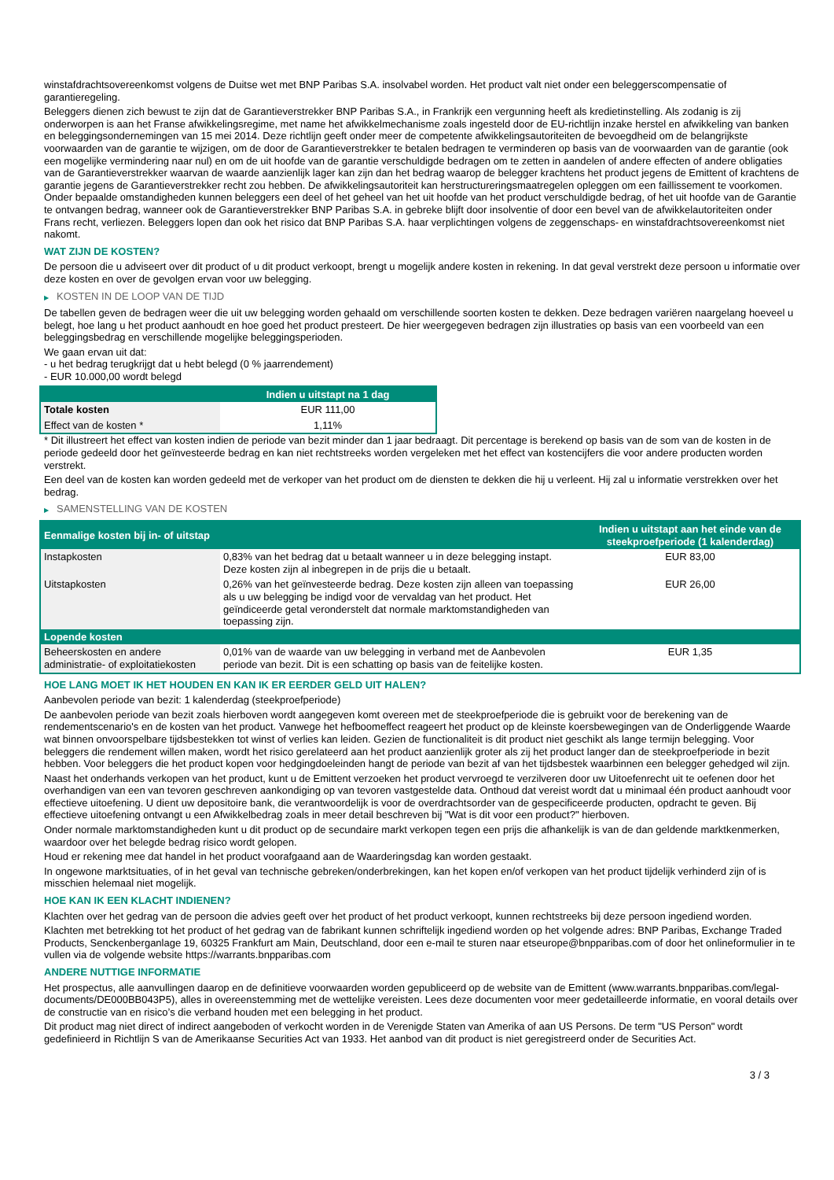winstafdrachtsovereenkomst volgens de Duitse wet met BNP Paribas S.A. insolvabel worden. Het product valt niet onder een beleggerscompensatie of garantieregeling.
Beleggers dienen zich bewust te zijn dat de Garantieverstrekker BNP Paribas S.A., in Frankrijk een vergunning heeft als kredietinstelling. Als zodanig is zij onderworpen is aan het Franse afwikkelingsregime, met name het afwikkelmechanisme zoals ingesteld door de EU-richtlijn inzake herstel en afwikkeling van banken en beleggingsondernemingen van 15 mei 2014. Deze richtlijn geeft onder meer de competente afwikkelingsautoriteiten de bevoegdheid om de belangrijkste voorwaarden van de garantie te wijzigen, om de door de Garantieverstrekker te betalen bedragen te verminderen op basis van de voorwaarden van de garantie (ook een mogelijke vermindering naar nul) en om de uit hoofde van de garantie verschuldigde bedragen om te zetten in aandelen of andere effecten of andere obligaties van de Garantieverstrekker waarvan de waarde aanzienlijk lager kan zijn dan het bedrag waarop de belegger krachtens het product jegens de Emittent of krachtens de garantie jegens de Garantieverstrekker recht zou hebben. De afwikkelingsautoriteit kan herstructureringsmaatregelen opleggen om een faillissement te voorkomen. Onder bepaalde omstandigheden kunnen beleggers een deel of het geheel van het uit hoofde van het product verschuldigde bedrag, of het uit hoofde van de Garantie te ontvangen bedrag, wanneer ook de Garantieverstrekker BNP Paribas S.A. in gebreke blijft door insolventie of door een bevel van de afwikkelautoriteiten onder Frans recht, verliezen. Beleggers lopen dan ook het risico dat BNP Paribas S.A. haar verplichtingen volgens de zeggenschaps- en winstafdrachtsovereenkomst niet nakomt.
WAT ZIJN DE KOSTEN?
De persoon die u adviseert over dit product of u dit product verkoopt, brengt u mogelijk andere kosten in rekening. In dat geval verstrekt deze persoon u informatie over deze kosten en over de gevolgen ervan voor uw belegging.
▶ KOSTEN IN DE LOOP VAN DE TIJD
De tabellen geven de bedragen weer die uit uw belegging worden gehaald om verschillende soorten kosten te dekken. Deze bedragen variëren naargelang hoeveel u belegt, hoe lang u het product aanhoudt en hoe goed het product presteert. De hier weergegeven bedragen zijn illustraties op basis van een voorbeeld van een beleggingsbedrag en verschillende mogelijke beleggingsperioden.
We gaan ervan uit dat:
- u het bedrag terugkrijgt dat u hebt belegd (0 % jaarrendement)
- EUR 10.000,00 wordt belegd
| | Indien u uitstapt na 1 dag |
| --- | --- |
| Totale kosten | EUR 111,00 |
| Effect van de kosten * | 1,11% |
* Dit illustreert het effect van kosten indien de periode van bezit minder dan 1 jaar bedraagt. Dit percentage is berekend op basis van de som van de kosten in de periode gedeeld door het geïnvesteerde bedrag en kan niet rechtstreeks worden vergeleken met het effect van kostencijfers die voor andere producten worden verstrekt.
Een deel van de kosten kan worden gedeeld met de verkoper van het product om de diensten te dekken die hij u verleent. Hij zal u informatie verstrekken over het bedrag.
▶ SAMENSTELLING VAN DE KOSTEN
| Eenmalige kosten bij in- of uitstap | | Indien u uitstapt aan het einde van de steekproefperiode (1 kalenderdag) |
| --- | --- | --- |
| Instapkosten | 0,83% van het bedrag dat u betaalt wanneer u in deze belegging instapt. Deze kosten zijn al inbegrepen in de prijs die u betaalt. | EUR 83,00 |
| Uitstapkosten | 0,26% van het geïnvesteerde bedrag. Deze kosten zijn alleen van toepassing als u uw belegging be indigd voor de vervaldag van het product. Het geïndiceerde getal veronderstelt dat normale marktomstandigheden van toepassing zijn. | EUR 26,00 |
| Lopende kosten | | |
| Beheerskosten en andere administratie- of exploitatiekosten | 0,01% van de waarde van uw belegging in verband met de Aanbevolen periode van bezit. Dit is een schatting op basis van de feitelijke kosten. | EUR 1,35 |
HOE LANG MOET IK HET HOUDEN EN KAN IK ER EERDER GELD UIT HALEN?
Aanbevolen periode van bezit: 1 kalenderdag (steekproefperiode)
De aanbevolen periode van bezit zoals hierboven wordt aangegeven komt overeen met de steekproefperiode die is gebruikt voor de berekening van de rendementscenario's en de kosten van het product. Vanwege het hefboomeffect reageert het product op de kleinste koersbewegingen van de Onderliggende Waarde wat binnen onvoorspelbare tijdsbestekken tot winst of verlies kan leiden. Gezien de functionaliteit is dit product niet geschikt als lange termijn belegging. Voor beleggers die rendement willen maken, wordt het risico gerelateerd aan het product aanzienlijk groter als zij het product langer dan de steekproefperiode in bezit hebben. Voor beleggers die het product kopen voor hedgingdoeleinden hangt de periode van bezit af van het tijdsbestek waarbinnen een belegger gehedged wil zijn.
Naast het onderhands verkopen van het product, kunt u de Emittent verzoeken het product vervroegd te verzilveren door uw Uitoefenrecht uit te oefenen door het overhandigen van een van tevoren geschreven aankondiging op van tevoren vastgestelde data. Onthoud dat vereist wordt dat u minimaal één product aanhoudt voor effectieve uitoefening. U dient uw depositoire bank, die verantwoordelijk is voor de overdrachtsorder van de gespecificeerde producten, opdracht te geven. Bij effectieve uitoefening ontvangt u een Afwikkelbedrag zoals in meer detail beschreven bij "Wat is dit voor een product?" hierboven.
Onder normale marktomstandigheden kunt u dit product op de secundaire markt verkopen tegen een prijs die afhankelijk is van de dan geldende marktkenmerken, waardoor over het belegde bedrag risico wordt gelopen.
Houd er rekening mee dat handel in het product voorafgaand aan de Waarderingsdag kan worden gestaakt.
In ongewone marktsituaties, of in het geval van technische gebreken/onderbrekingen, kan het kopen en/of verkopen van het product tijdelijk verhinderd zijn of is misschien helemaal niet mogelijk.
HOE KAN IK EEN KLACHT INDIENEN?
Klachten over het gedrag van de persoon die advies geeft over het product of het product verkoopt, kunnen rechtstreeks bij deze persoon ingediend worden.
Klachten met betrekking tot het product of het gedrag van de fabrikant kunnen schriftelijk ingediend worden op het volgende adres: BNP Paribas, Exchange Traded Products, Senckenberganlage 19, 60325 Frankfurt am Main, Deutschland, door een e-mail te sturen naar etseurope@bnpparibas.com of door het onlineformulier in te vullen via de volgende website https://warrants.bnpparibas.com
ANDERE NUTTIGE INFORMATIE
Het prospectus, alle aanvullingen daarop en de definitieve voorwaarden worden gepubliceerd op de website van de Emittent (www.warrants.bnpparibas.com/legal-documents/DE000BB043P5), alles in overeenstemming met de wettelijke vereisten. Lees deze documenten voor meer gedetailleerde informatie, en vooral details over de constructie van en risico’s die verband houden met een belegging in het product.
Dit product mag niet direct of indirect aangeboden of verkocht worden in de Verenigde Staten van Amerika of aan US Persons. De term "US Person" wordt gedefinieerd in Richtlijn S van de Amerikaanse Securities Act van 1933. Het aanbod van dit product is niet geregistreerd onder de Securities Act.
3 / 3